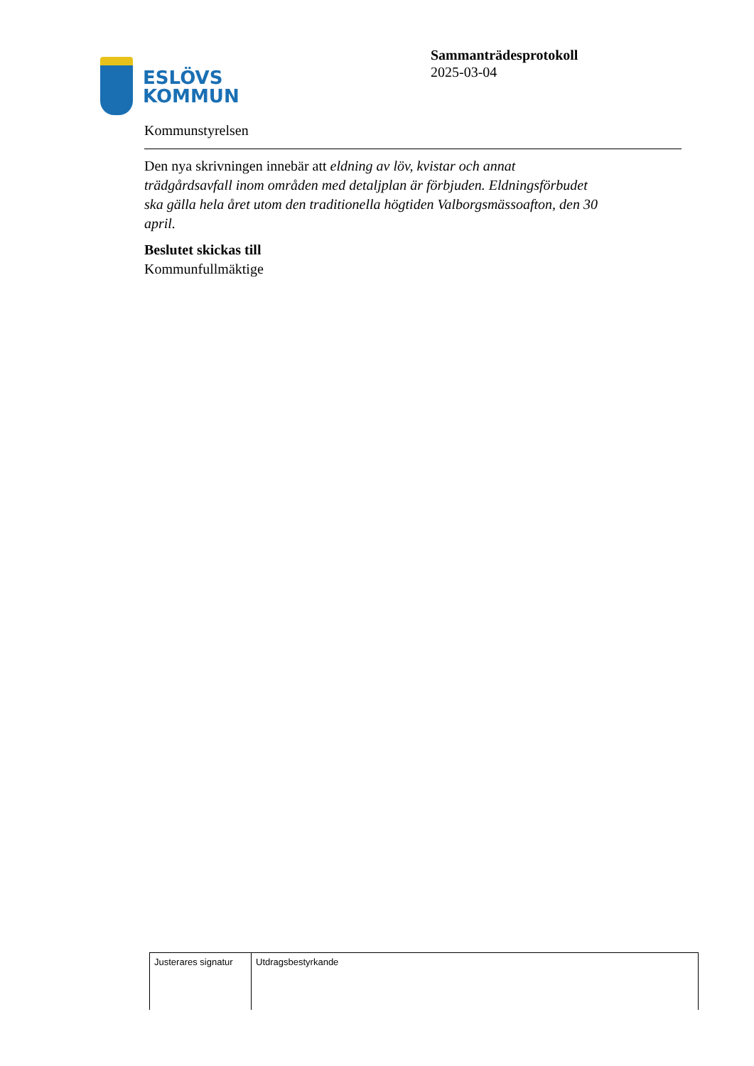ESLÖVS
KOMMUN
Sammanträdesprotokoll
2025-03-04
Kommunstyrelsen
Den nya skrivningen innebär att eldning av löv, kvistar och annat trädgårdsavfall inom områden med detaljplan är förbjuden. Eldningsförbudet ska gälla hela året utom den traditionella högtiden Valborgsmässoafton, den 30 april.
Beslutet skickas till
Kommunfullmäktige
| Justerares signatur | Utdragsbestyrkande |